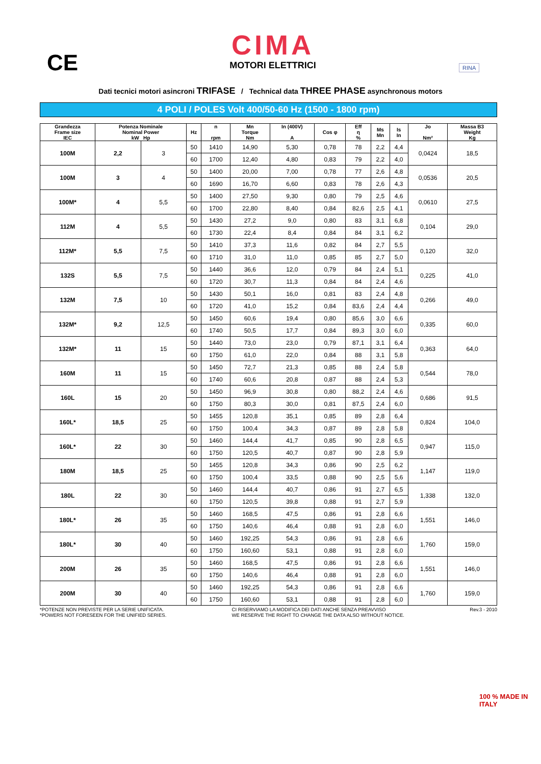CE
CIMA
MOTORI ELETTRICI
RINA
Dati tecnici motori asincroni TRIFASE / Technical data THREE PHASE asynchronous motors
4 POLI / POLES Volt 400/50-60 Hz (1500 - 1800 rpm)
| Grandezza Frame size IEC | Potenza Nominale Nominal Power kW Hp | | Hz | n rpm | Mn Torque Nm | In (400V) A | Cos φ | Eff η % | Ms Mn | Is In | Jo Nm² | Massa B3 Weight Kg |
| --- | --- | --- | --- | --- | --- | --- | --- | --- | --- | --- | --- | --- |
| 100M | 2,2 | 3 | 50 | 1410 | 14,90 | 5,30 | 0,78 | 78 | 2,2 | 4,4 | 0,0424 | 18,5 |
| | | | 60 | 1700 | 12,40 | 4,80 | 0,83 | 79 | 2,2 | 4,0 | | |
| 100M | 3 | 4 | 50 | 1400 | 20,00 | 7,00 | 0,78 | 77 | 2,6 | 4,8 | 0,0536 | 20,5 |
| | | | 60 | 1690 | 16,70 | 6,60 | 0,83 | 78 | 2,6 | 4,3 | | |
| 100M* | 4 | 5,5 | 50 | 1400 | 27,50 | 9,30 | 0,80 | 79 | 2,5 | 4,6 | 0,0610 | 27,5 |
| | | | 60 | 1700 | 22,80 | 8,40 | 0,84 | 82,6 | 2,5 | 4,1 | | |
| 112M | 4 | 5,5 | 50 | 1430 | 27,2 | 9,0 | 0,80 | 83 | 3,1 | 6,8 | 0,104 | 29,0 |
| | | | 60 | 1730 | 22,4 | 8,4 | 0,84 | 84 | 3,1 | 6,2 | | |
| 112M* | 5,5 | 7,5 | 50 | 1410 | 37,3 | 11,6 | 0,82 | 84 | 2,7 | 5,5 | 0,120 | 32,0 |
| | | | 60 | 1710 | 31,0 | 11,0 | 0,85 | 85 | 2,7 | 5,0 | | |
| 132S | 5,5 | 7,5 | 50 | 1440 | 36,6 | 12,0 | 0,79 | 84 | 2,4 | 5,1 | 0,225 | 41,0 |
| | | | 60 | 1720 | 30,7 | 11,3 | 0,84 | 84 | 2,4 | 4,6 | | |
| 132M | 7,5 | 10 | 50 | 1430 | 50,1 | 16,0 | 0,81 | 83 | 2,4 | 4,8 | 0,266 | 49,0 |
| | | | 60 | 1720 | 41,0 | 15,2 | 0,84 | 83,6 | 2,4 | 4,4 | | |
| 132M* | 9,2 | 12,5 | 50 | 1450 | 60,6 | 19,4 | 0,80 | 85,6 | 3,0 | 6,6 | 0,335 | 60,0 |
| | | | 60 | 1740 | 50,5 | 17,7 | 0,84 | 89,3 | 3,0 | 6,0 | | |
| 132M* | 11 | 15 | 50 | 1440 | 73,0 | 23,0 | 0,79 | 87,1 | 3,1 | 6,4 | 0,363 | 64,0 |
| | | | 60 | 1750 | 61,0 | 22,0 | 0,84 | 88 | 3,1 | 5,8 | | |
| 160M | 11 | 15 | 50 | 1450 | 72,7 | 21,3 | 0,85 | 88 | 2,4 | 5,8 | 0,544 | 78,0 |
| | | | 60 | 1740 | 60,6 | 20,8 | 0,87 | 88 | 2,4 | 5,3 | | |
| 160L | 15 | 20 | 50 | 1450 | 96,9 | 30,8 | 0,80 | 88,2 | 2,4 | 4,6 | 0,686 | 91,5 |
| | | | 60 | 1750 | 80,3 | 30,0 | 0,81 | 87,5 | 2,4 | 6,0 | | |
| 160L* | 18,5 | 25 | 50 | 1455 | 120,8 | 35,1 | 0,85 | 89 | 2,8 | 6,4 | 0,824 | 104,0 |
| | | | 60 | 1750 | 100,4 | 34,3 | 0,87 | 89 | 2,8 | 5,8 | | |
| 160L* | 22 | 30 | 50 | 1460 | 144,4 | 41,7 | 0,85 | 90 | 2,8 | 6,5 | 0,947 | 115,0 |
| | | | 60 | 1750 | 120,5 | 40,7 | 0,87 | 90 | 2,8 | 5,9 | | |
| 180M | 18,5 | 25 | 50 | 1455 | 120,8 | 34,3 | 0,86 | 90 | 2,5 | 6,2 | 1,147 | 119,0 |
| | | | 60 | 1750 | 100,4 | 33,5 | 0,88 | 90 | 2,5 | 5,6 | | |
| 180L | 22 | 30 | 50 | 1460 | 144,4 | 40,7 | 0,86 | 91 | 2,7 | 6,5 | 1,338 | 132,0 |
| | | | 60 | 1750 | 120,5 | 39,8 | 0,88 | 91 | 2,7 | 5,9 | | |
| 180L* | 26 | 35 | 50 | 1460 | 168,5 | 47,5 | 0,86 | 91 | 2,8 | 6,6 | 1,551 | 146,0 |
| | | | 60 | 1750 | 140,6 | 46,4 | 0,88 | 91 | 2,8 | 6,0 | | |
| 180L* | 30 | 40 | 50 | 1460 | 192,25 | 54,3 | 0,86 | 91 | 2,8 | 6,6 | 1,760 | 159,0 |
| | | | 60 | 1750 | 160,60 | 53,1 | 0,88 | 91 | 2,8 | 6,0 | | |
| 200M | 26 | 35 | 50 | 1460 | 168,5 | 47,5 | 0,86 | 91 | 2,8 | 6,6 | 1,551 | 146,0 |
| | | | 60 | 1750 | 140,6 | 46,4 | 0,88 | 91 | 2,8 | 6,0 | | |
| 200M | 30 | 40 | 50 | 1460 | 192,25 | 54,3 | 0,86 | 91 | 2,8 | 6,6 | 1,760 | 159,0 |
| | | | 60 | 1750 | 160,60 | 53,1 | 0,88 | 91 | 2,8 | 6,0 | | |
*POTENZE NON PREVISTE PER LA SERIE UNIFICATA.
*POWERS NOT FORESEEN FOR THE UNIFIED SERIES.
CI RISERVIAMO LA MODIFICA DEI DATI ANCHE SENZA PREAVVISO
WE RESERVE THE RIGHT TO CHANGE THE DATA ALSO WITHOUT NOTICE.
Rev.3 - 2010
100 % MADE IN ITALY